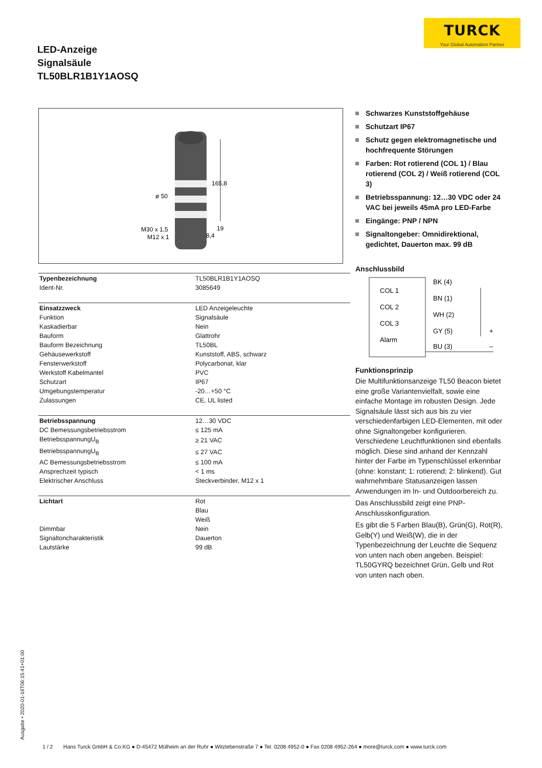TURCK
Your Global Automation Partner
LED-Anzeige
Signalsäule
TL50BLR1B1Y1AOSQ
165,8
ø 50
M30 x 1,5
M12 x 1
19
8,4
| Typenbezeichnung | TL50BLR1B1Y1AOSQ |
| Ident-Nr. | 3085649 |
| Einsatzzweck | LED Anzeigeleuchte |
| Funktion | Signalsäule |
| Kaskadierbar | Nein |
| Bauform | Glattrohr |
| Bauform Bezeichnung | TL50BL |
| Gehäusewerkstoff | Kunststoff, ABS, schwarz |
| Fensterwerkstoff | Polycarbonat, klar |
| Werkstoff Kabelmantel | PVC |
| Schutzart | IP67 |
| Umgebungstemperatur | -20…+50 °C |
| Zulassungen | CE, UL listed |
| Betriebsspannung | 12…30 VDC |
| DC Bemessungsbetriebsstrom | ≤ 125 mA |
| BetriebsspannungU<sub>B</sub> | ≥ 21 VAC |
| BetriebsspannungU<sub>B</sub> | ≤ 27 VAC |
| AC Bemessungsbetriebsstrom | ≤ 100 mA |
| Ansprechzeit typisch | < 1 ms |
| Elektrischer Anschluss | Steckverbinder, M12 x 1 |
| Lichtart | Rot |
| | Blau |
| | Weiß |
| Dimmbar | Nein |
| Signaltoncharakteristik | Dauerton |
| Lautstärke | 99 dB |
Schwarzes Kunststoffgehäuse
Schutzart IP67
Schutz gegen elektromagnetische und hochfrequente Störungen
Farben: Rot rotierend (COL 1) / Blau rotierend (COL 2) / Weiß rotierend (COL 3)
Betriebsspannung: 12…30 VDC oder 24 VAC bei jeweils 45mA pro LED-Farbe
Eingänge: PNP / NPN
Signaltongeber: Omnidirektional, gedichtet, Dauerton max. 99 dB
Anschlussbild
COL 1
COL 2
COL 3
Alarm
BK (4)
BN (1)
WH (2)
GY (5)
BU (3)
+
–
Funktionsprinzip
Die Multifunktionsanzeige TL50 Beacon bietet eine große Variantenvielfalt, sowie eine einfache Montage im robusten Design. Jede Signalsäule lässt sich aus bis zu vier verschiedenfarbigen LED-Elementen, mit oder ohne Signaltongeber konfigurieren. Verschiedene Leuchtfunktionen sind ebenfalls möglich. Diese sind anhand der Kennzahl hinter der Farbe im Typenschlüssel erkennbar (ohne: konstant; 1: rotierend; 2: blinkend). Gut wahrnehmbare Statusanzeigen lassen Anwendungen im In- und Outdoorbereich zu.
Das Anschlussbild zeigt eine PNP-Anschlusskonfiguration.
Es gibt die 5 Farben Blau(B), Grün(G), Rot(R), Gelb(Y) und Weiß(W), die in der Typenbezeichnung der Leuchte die Sequenz von unten nach oben angeben. Beispiel: TL50GYRQ bezeichnet Grün, Gelb und Rot von unten nach oben.
Ausgabe • 2020-01-16T06:15:41+01:00
1 / 2 Hans Turck GmbH & Co.KG ● D-45472 Mülheim an der Ruhr ● Witzlebenstraße 7 ● Tel. 0208 4952-0 ● Fax 0208 4952-264 ● more@turck.com ● www.turck.com